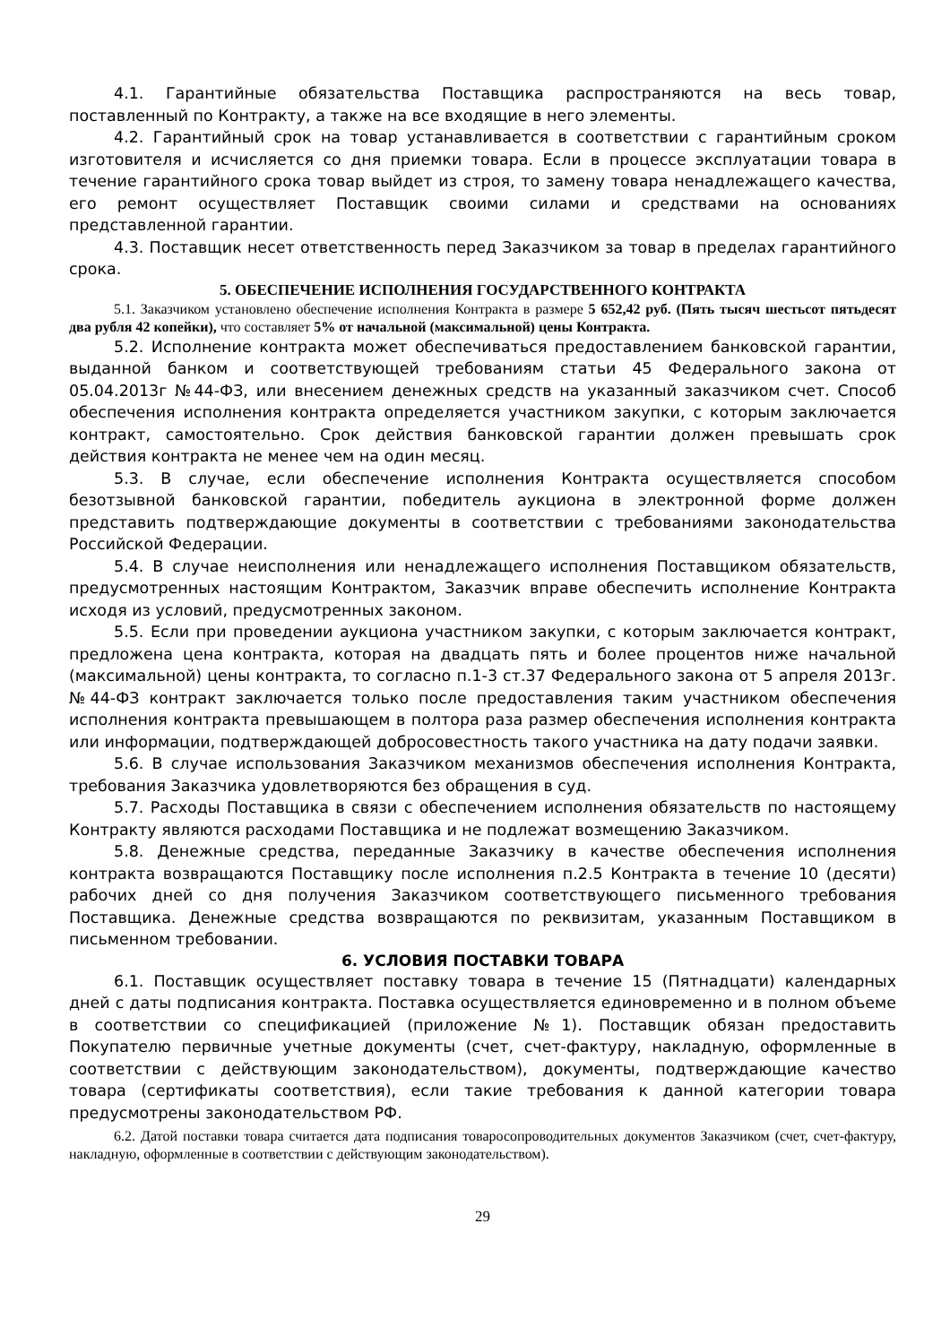4.1. Гарантийные обязательства Поставщика распространяются на весь товар, поставленный по Контракту, а также на все входящие в него элементы.
4.2. Гарантийный срок на товар устанавливается в соответствии с гарантийным сроком изготовителя и исчисляется со дня приемки товара. Если в процессе эксплуатации товара в течение гарантийного срока товар выйдет из строя, то замену товара ненадлежащего качества, его ремонт осуществляет Поставщик своими силами и средствами на основаниях представленной гарантии.
4.3. Поставщик несет ответственность перед Заказчиком за товар в пределах гарантийного срока.
5. ОБЕСПЕЧЕНИЕ ИСПОЛНЕНИЯ ГОСУДАРСТВЕННОГО КОНТРАКТА
5.1. Заказчиком установлено обеспечение исполнения Контракта в размере 5 652,42 руб. (Пять тысяч шестьсот пятьдесят два рубля 42 копейки), что составляет 5% от начальной (максимальной) цены Контракта.
5.2. Исполнение контракта может обеспечиваться предоставлением банковской гарантии, выданной банком и соответствующей требованиям статьи 45 Федерального закона от 05.04.2013г №44-ФЗ, или внесением денежных средств на указанный заказчиком счет. Способ обеспечения исполнения контракта определяется участником закупки, с которым заключается контракт, самостоятельно. Срок действия банковской гарантии должен превышать срок действия контракта не менее чем на один месяц.
5.3. В случае, если обеспечение исполнения Контракта осуществляется способом безотзывной банковской гарантии, победитель аукциона в электронной форме должен представить подтверждающие документы в соответствии с требованиями законодательства Российской Федерации.
5.4. В случае неисполнения или ненадлежащего исполнения Поставщиком обязательств, предусмотренных настоящим Контрактом, Заказчик вправе обеспечить исполнение Контракта исходя из условий, предусмотренных законом.
5.5. Если при проведении аукциона участником закупки, с которым заключается контракт, предложена цена контракта, которая на двадцать пять и более процентов ниже начальной (максимальной) цены контракта, то согласно п.1-3 ст.37 Федерального закона от 5 апреля 2013г. №44-ФЗ контракт заключается только после предоставления таким участником обеспечения исполнения контракта превышающем в полтора раза размер обеспечения исполнения контракта или информации, подтверждающей добросовестность такого участника на дату подачи заявки.
5.6. В случае использования Заказчиком механизмов обеспечения исполнения Контракта, требования Заказчика удовлетворяются без обращения в суд.
5.7. Расходы Поставщика в связи с обеспечением исполнения обязательств по настоящему Контракту являются расходами Поставщика и не подлежат возмещению Заказчиком.
5.8. Денежные средства, переданные Заказчику в качестве обеспечения исполнения контракта возвращаются Поставщику после исполнения п.2.5 Контракта в течение 10 (десяти) рабочих дней со дня получения Заказчиком соответствующего письменного требования Поставщика. Денежные средства возвращаются по реквизитам, указанным Поставщиком в письменном требовании.
6. УСЛОВИЯ ПОСТАВКИ ТОВАРА
6.1. Поставщик осуществляет поставку товара в течение 15 (Пятнадцати) календарных дней с даты подписания контракта. Поставка осуществляется единовременно и в полном объеме в соответствии со спецификацией (приложение №1). Поставщик обязан предоставить Покупателю первичные учетные документы (счет, счет-фактуру, накладную, оформленные в соответствии с действующим законодательством), документы, подтверждающие качество товара (сертификаты соответствия), если такие требования к данной категории товара предусмотрены законодательством РФ.
6.2. Датой поставки товара считается дата подписания товаросопроводительных документов Заказчиком (счет, счет-фактуру, накладную, оформленные в соответствии с действующим законодательством).
29